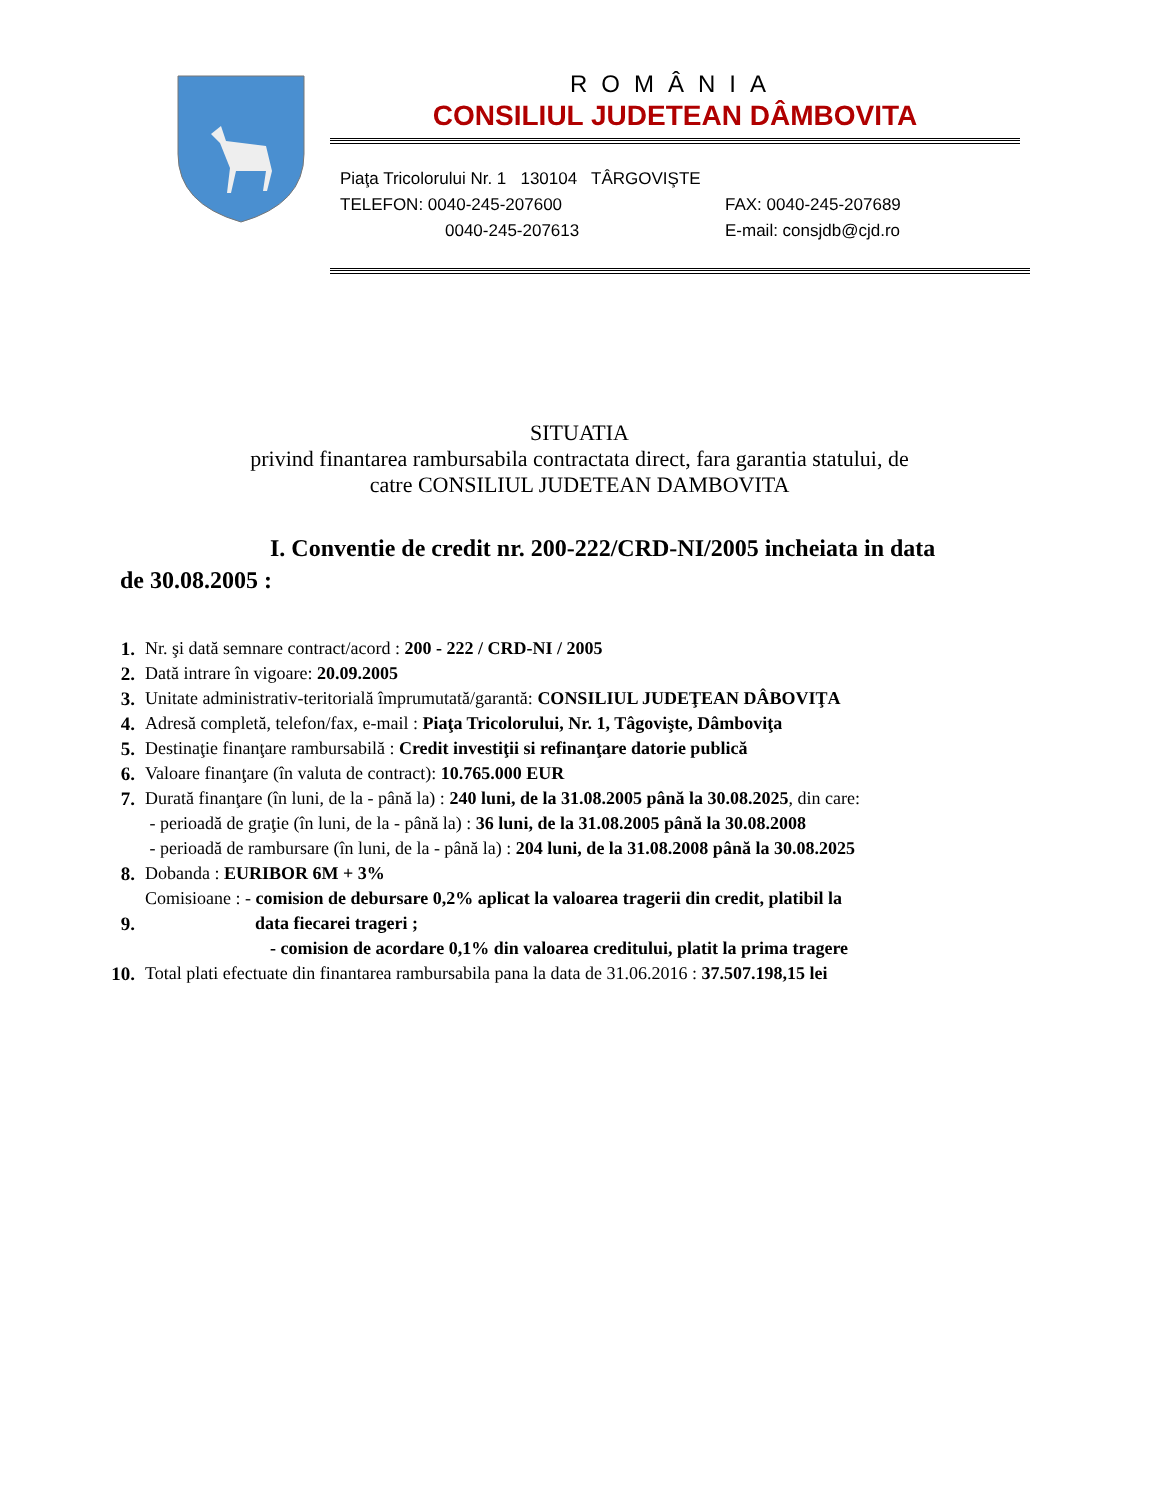ROMÂNIA
CONSILIUL JUDETEAN DÂMBOVITA
Piaţa Tricolorului Nr. 1 130104 TÂRGOVIŞTE
TELEFON: 0040-245-207600 FAX: 0040-245-207689
0040-245-207613 E-mail: consjdb@cjd.ro
SITUATIA
privind finantarea rambursabila contractata direct, fara garantia statului, de
catre CONSILIUL JUDETEAN DAMBOVITA
I. Conventie de credit nr. 200-222/CRD-NI/2005 incheiata in data
de 30.08.2005 :
| 1. | Nr. şi dată semnare contract/acord : 200 - 222 / CRD-NI / 2005 |
| 2. | Dată intrare în vigoare: 20.09.2005 |
| 3. | Unitate administrativ-teritorială împrumutată/garantă: CONSILIUL JUDEŢEAN DÂBOVIŢA |
| 4. | Adresă completă, telefon/fax, e-mail : Piaţa Tricolorului, Nr. 1, Tâgovişte, Dâmboviţa |
| 5. | Destinaţie finanţare rambursabilă : Credit investiţii si refinanţare datorie publică |
| 6. | Valoare finanţare (în valuta de contract): 10.765.000 EUR |
| 7. | Durată finanţare (în luni, de la - până la) : 240 luni, de la 31.08.2005 până la 30.08.2025 , din care: - perioadă de graţie (în luni, de la - până la) : 36 luni, de la 31.08.2005 până la 30.08.2008 - perioadă de rambursare (în luni, de la - până la) : 204 luni, de la 31.08.2008 până la 30.08.2025 |
| 8. | Dobanda : EURIBOR 6M + 3% |
| 9. | Comisioane : - comision de debursare 0,2% aplicat la valoarea tragerii din credit, platibil la data fiecarei trageri ; - comision de acordare 0,1% din valoarea creditului, platit la prima tragere |
| 10. | Total plati efectuate din finantarea rambursabila pana la data de 31.06.2016 : 37.507.198,15 lei |